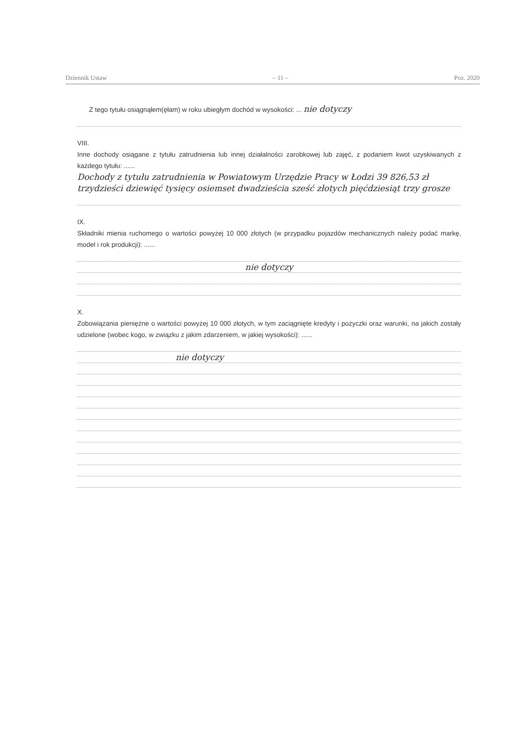Dziennik Ustaw – 11 – Poz. 2020
Z tego tytułu osiągnąłem(ęłam) w roku ubiegłym dochód w wysokości: ... nie dotyczy
VIII.
Inne dochody osiągane z tytułu zatrudnienia lub innej działalności zarobkowej lub zajęć, z podaniem kwot uzyskiwanych z każdego tytułu: ......
Dochody z tytułu zatrudnienia w Powiatowym Urzędzie Pracy w Łodzi 39 826,53 zł trzydzieści dziewięć tysięcy osiemset dwadzieścia sześć złotych pięćdziesiąt trzy grosze
IX.
Składniki mienia ruchomego o wartości powyżej 10 000 złotych (w przypadku pojazdów mechanicznych należy podać markę, model i rok produkcji): ......
nie dotyczy
X.
Zobowiązania pieniężne o wartości powyżej 10 000 złotych, w tym zaciągnięte kredyty i pożyczki oraz warunki, na jakich zostały udzielone (wobec kogo, w związku z jakim zdarzeniem, w jakiej wysokości): ......
nie dotyczy